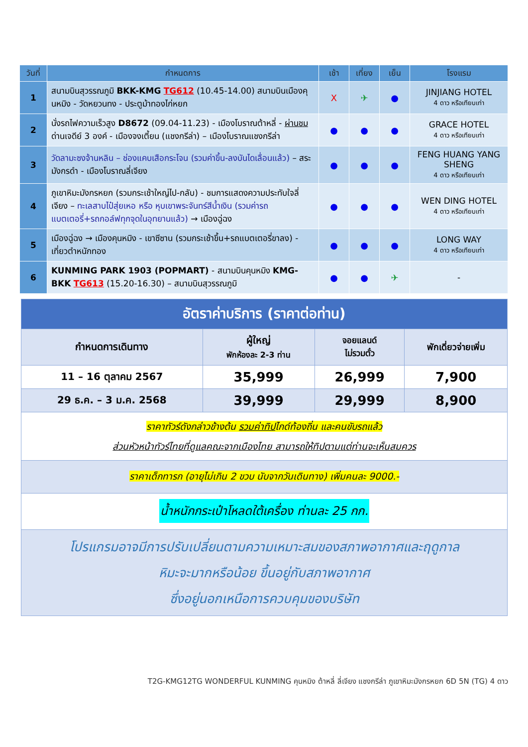| วันที่ | กำหนดการ | เช้า | เที่ยง | เย็น | โรงแรม |
| --- | --- | --- | --- | --- | --- |
| 1 | สนามบินสุวรรณภูมิ BKK-KMG TG612 (10.45-14.00) สนามบินเมืองคุนหมิง - วัดหยวนทง - ประตูม้าทองไก่หยก | X | ✈ | ● | JINJIANG HOTEL 4 ดาว หรือเทียบเท่า |
| 2 | นั่งรถไฟความเร็วสูง D8672 (09.04-11.23) - เมืองโบราณต้าหลี่ - ผ่านชม ด่านเจดีย์ 3 องค์ - เมืองจงเตี้ยน (แชงกรีล่า) – เมืองโบราณแชงกรีล่า | ● | ● | ● | GRACE HOTEL 4 ดาว หรือเทียบเท่า |
| 3 | วัดลามะซงจ้านหลิน – ช่องแคบเสือกระโจน (รวมค่าขึ้น-ลงบันไดเลื่อนแล้ว) – สระมังกรดำ - เมืองโบราณลี่เจียง | ● | ● | ● | FENG HUANG YANG SHENG 4 ดาว หรือเทียบเท่า |
| 4 | ภูเขาหิมะมังกรหยก (รวมกระเช้าใหญ่ไป-กลับ) - ชมการแสดงความประทับใจลี่เจียง – ทะเลสาบไป๋สุ่ยเหอ หรือ หุบเขาพระจันทร์สีน้ำเงิน (รวมค่ารถแบตเตอรี่+รถกอล์ฟทุกจุดในอุทยานแล้ว) → เมืองฉู่ฉง | ● | ● | ● | WEN DING HOTEL 4 ดาว หรือเทียบเท่า |
| 5 | เมืองฉู่ฉง → เมืองคุนหมิง - เขาซีซาน (รวมกระเช้าขึ้น+รถแบตเตอรี่ขาลง) - เที่ยวตำหนักทอง | ● | ● | ● | LONG WAY 4 ดาว หรือเทียบเท่า |
| 6 | KUNMING PARK 1903 (POPMART) - สนามบินคุนหมิง KMG-BKK TG613 (15.20-16.30) – สนามบินสุวรรณภูมิ | ● | ● | ✈ | - |
| อัตราค่าบริการ (ราคาต่อท่าน) | | | |
| กำหนดการเดินทาง | ผู้ใหญ่ พักห้องละ 2-3 ท่าน | จอยแลนด์ ไม่รวมตั๋ว | พักเดี่ยวจ่ายเพิ่ม |
| 11 – 16 ตุลาคม 2567 | 35,999 | 26,999 | 7,900 |
| 29 ธ.ค. – 3 ม.ค. 2568 | 39,999 | 29,999 | 8,900 |
| ราคาทัวร์ดังกล่าวข้างต้น รวมค่าทิป ไกด์ท้องถิ่น และคนขับรถแล้ว ส่วนหัวหน้าทัวร์ไทยที่ดูแลคณะจากเมืองไทย สามารถให้ทิปตามแต่ท่านจะเห็นสมควร | | | |
| ราคาเด็กทารก (อายุไม่เกิน 2 ขวบ นับจากวันเดินทาง) เพิ่มคนละ 9000.- | | | |
| น้ำหนักกระเป๋าโหลดใต้เครื่อง ท่านละ 25 กก. | | | |
| โปรแกรมอาจมีการปรับเปลี่ยนตามความเหมาะสมของสภาพอากาศและฤดูกาล หิมะจะมากหรือน้อย ขึ้นอยู่กับสภาพอากาศ ซึ่งอยู่นอกเหนือการควบคุมของบริษัท | | | |
T2G-KMG12TG WONDERFUL KUNMING คุนหมิง ต้าหลี่ ลี่เจียง แชงกรีล่า ภูเขาหิมะมังกรหยก 6D 5N (TG) 4 ดาว